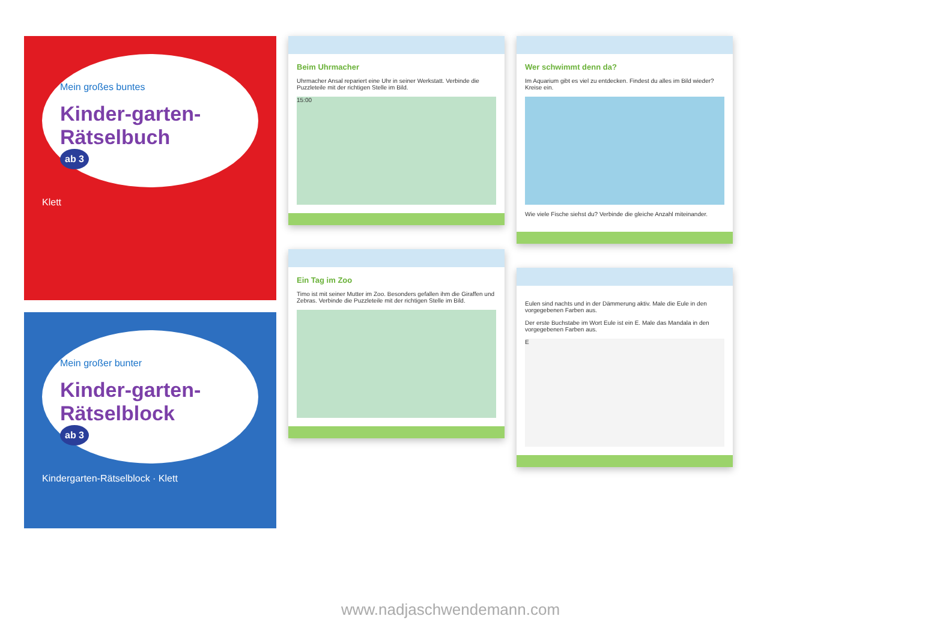Mein großes buntes
Kinder-garten-Rätselbuch
ab 3
Klett
Mein großer bunter
Kinder-garten-Rätselblock
ab 3
Kindergarten-Rätselblock · Klett
Beim Uhrmacher
Uhrmacher Ansal repariert eine Uhr in seiner Werkstatt. Verbinde die Puzzleteile mit der richtigen Stelle im Bild.
15:00
Ein Tag im Zoo
Timo ist mit seiner Mutter im Zoo. Besonders gefallen ihm die Giraffen und Zebras. Verbinde die Puzzleteile mit der richtigen Stelle im Bild.
Wer schwimmt denn da?
Im Aquarium gibt es viel zu entdecken. Findest du alles im Bild wieder? Kreise ein.
Wie viele Fische siehst du? Verbinde die gleiche Anzahl miteinander.
Eulen sind nachts und in der Dämmerung aktiv. Male die Eule in den vorgegebenen Farben aus.
Der erste Buchstabe im Wort Eule ist ein E. Male das Mandala in den vorgegebenen Farben aus.
E
www.nadjaschwendemann.com